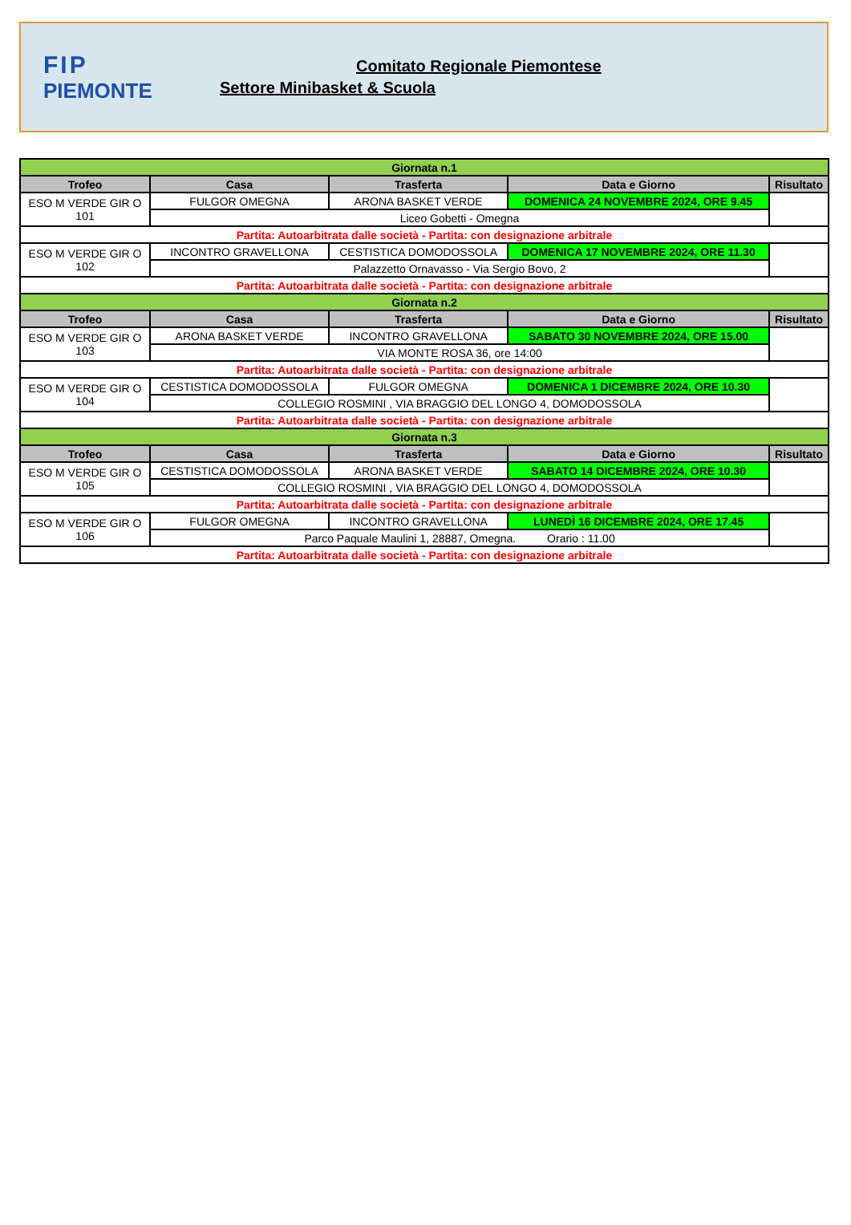FIP
PIEMONTE
Comitato Regionale Piemontese
Settore Minibasket & Scuola
| Giornata n.1 | | | | |
| Trofeo | Casa | Trasferta | Data e Giorno | Risultato |
| ESO M VERDE GIR O 101 | FULGOR OMEGNA | ARONA BASKET VERDE | DOMENICA 24 NOVEMBRE 2024, ORE 9.45 | |
| | Liceo Gobetti - Omegna | | | |
| Partita: Autoarbitrata dalle società - Partita: con designazione arbitrale | | | | |
| ESO M VERDE GIR O 102 | INCONTRO GRAVELLONA | CESTISTICA DOMODOSSOLA | DOMENICA 17 NOVEMBRE 2024, ORE 11.30 | |
| | Palazzetto Ornavasso - Via Sergio Bovo, 2 | | | |
| Partita: Autoarbitrata dalle società - Partita: con designazione arbitrale | | | | |
| Giornata n.2 | | | | |
| Trofeo | Casa | Trasferta | Data e Giorno | Risultato |
| ESO M VERDE GIR O 103 | ARONA BASKET VERDE | INCONTRO GRAVELLONA | SABATO 30 NOVEMBRE 2024, ORE 15.00 | |
| | VIA MONTE ROSA 36, ore 14:00 | | | |
| Partita: Autoarbitrata dalle società - Partita: con designazione arbitrale | | | | |
| ESO M VERDE GIR O 104 | CESTISTICA DOMODOSSOLA | FULGOR OMEGNA | DOMENICA 1 DICEMBRE 2024, ORE 10.30 | |
| | COLLEGIO ROSMINI , VIA BRAGGIO DEL LONGO 4, DOMODOSSOLA | | | |
| Partita: Autoarbitrata dalle società - Partita: con designazione arbitrale | | | | |
| Giornata n.3 | | | | |
| Trofeo | Casa | Trasferta | Data e Giorno | Risultato |
| ESO M VERDE GIR O 105 | CESTISTICA DOMODOSSOLA | ARONA BASKET VERDE | SABATO 14 DICEMBRE 2024, ORE 10.30 | |
| | COLLEGIO ROSMINI , VIA BRAGGIO DEL LONGO 4, DOMODOSSOLA | | | |
| Partita: Autoarbitrata dalle società - Partita: con designazione arbitrale | | | | |
| ESO M VERDE GIR O 106 | FULGOR OMEGNA | INCONTRO GRAVELLONA | LUNEDÌ 16 DICEMBRE 2024, ORE 17.45 | |
| | Parco Paquale Maulini 1, 28887, Omegna. Orario : 11.00 | | | |
| Partita: Autoarbitrata dalle società - Partita: con designazione arbitrale | | | | |